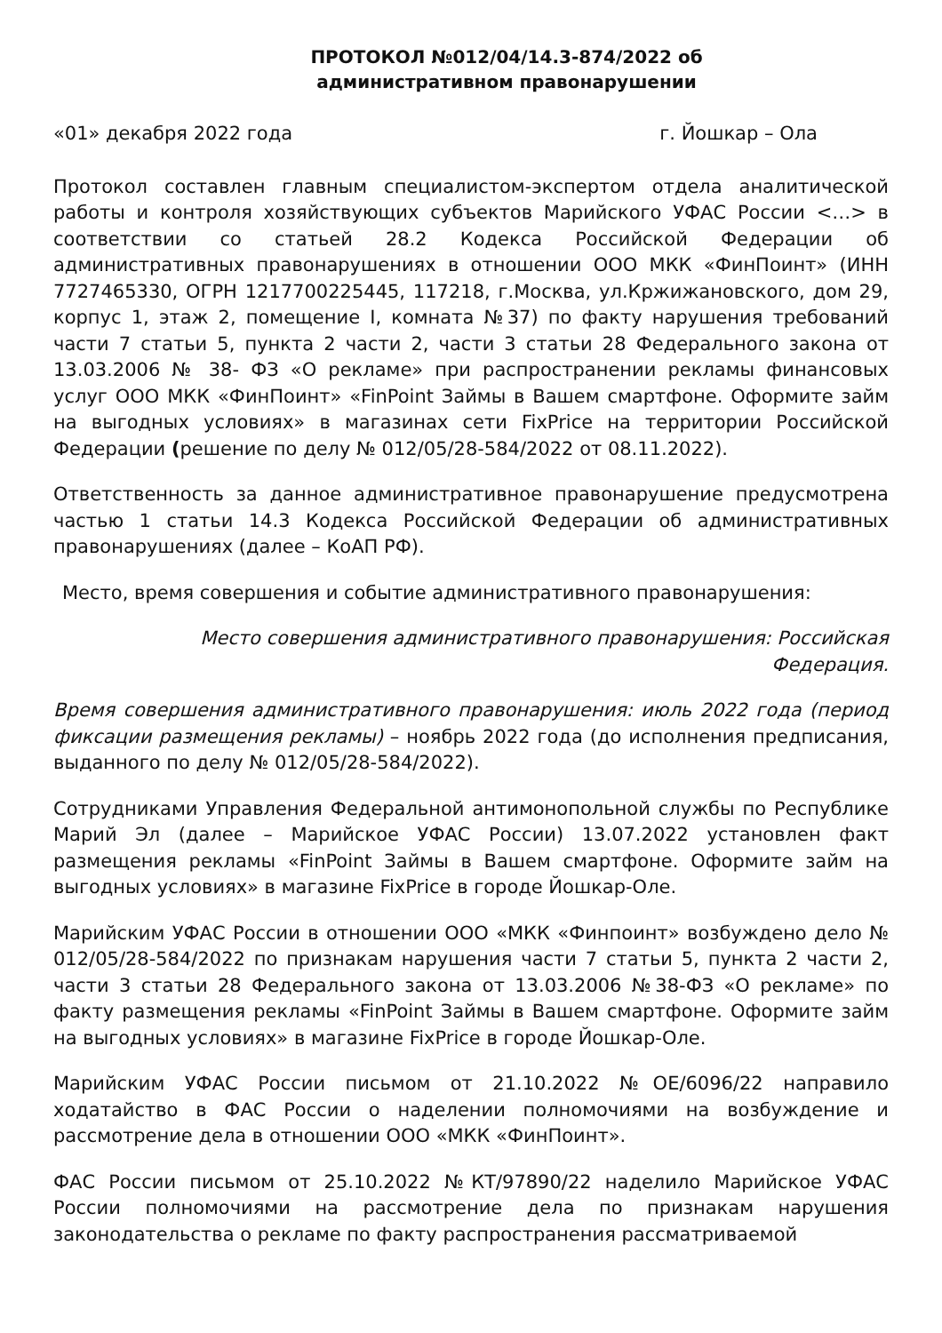ПРОТОКОЛ №012/04/14.3-874/2022 об
административном правонарушении
«01» декабря 2022 года г. Йошкар – Ола
Протокол составлен главным специалистом-экспертом отдела аналитической работы и контроля хозяйствующих субъектов Марийского УФАС России <…> в соответствии со статьей 28.2 Кодекса Российской Федерации об административных правонарушениях в отношении ООО МКК «ФинПоинт» (ИНН 7727465330, ОГРН 1217700225445, 117218, г.Москва, ул.Кржижановского, дом 29, корпус 1, этаж 2, помещение I, комната №37) по факту нарушения требований части 7 статьи 5, пункта 2 части 2, части 3 статьи 28 Федерального закона от 13.03.2006 № 38- ФЗ «О рекламе» при распространении рекламы финансовых услуг ООО МКК «ФинПоинт» «FinPoint Займы в Вашем смартфоне. Оформите займ на выгодных условиях» в магазинах сети FixPrice на территории Российской Федерации (решение по делу № 012/05/28-584/2022 от 08.11.2022).
Ответственность за данное административное правонарушение предусмотрена частью 1 статьи 14.3 Кодекса Российской Федерации об административных правонарушениях (далее – КоАП РФ).
Место, время совершения и событие административного правонарушения:
Место совершения административного правонарушения: Российская Федерация.
Время совершения административного правонарушения: июль 2022 года (период фиксации размещения рекламы) – ноябрь 2022 года (до исполнения предписания, выданного по делу № 012/05/28-584/2022).
Сотрудниками Управления Федеральной антимонопольной службы по Республике Марий Эл (далее – Марийское УФАС России) 13.07.2022 установлен факт размещения рекламы «FinPoint Займы в Вашем смартфоне. Оформите займ на выгодных условиях» в магазине FixPrice в городе Йошкар-Оле.
Марийским УФАС России в отношении ООО «МКК «Финпоинт» возбуждено дело № 012/05/28-584/2022 по признакам нарушения части 7 статьи 5, пункта 2 части 2, части 3 статьи 28 Федерального закона от 13.03.2006 №38-ФЗ «О рекламе» по факту размещения рекламы «FinPoint Займы в Вашем смартфоне. Оформите займ на выгодных условиях» в магазине FixPrice в городе Йошкар-Оле.
Марийским УФАС России письмом от 21.10.2022 №ОЕ/6096/22 направило ходатайство в ФАС России о наделении полномочиями на возбуждение и рассмотрение дела в отношении ООО «МКК «ФинПоинт».
ФАС России письмом от 25.10.2022 №КТ/97890/22 наделило Марийское УФАС России полномочиями на рассмотрение дела по признакам нарушения законодательства о рекламе по факту распространения рассматриваемой